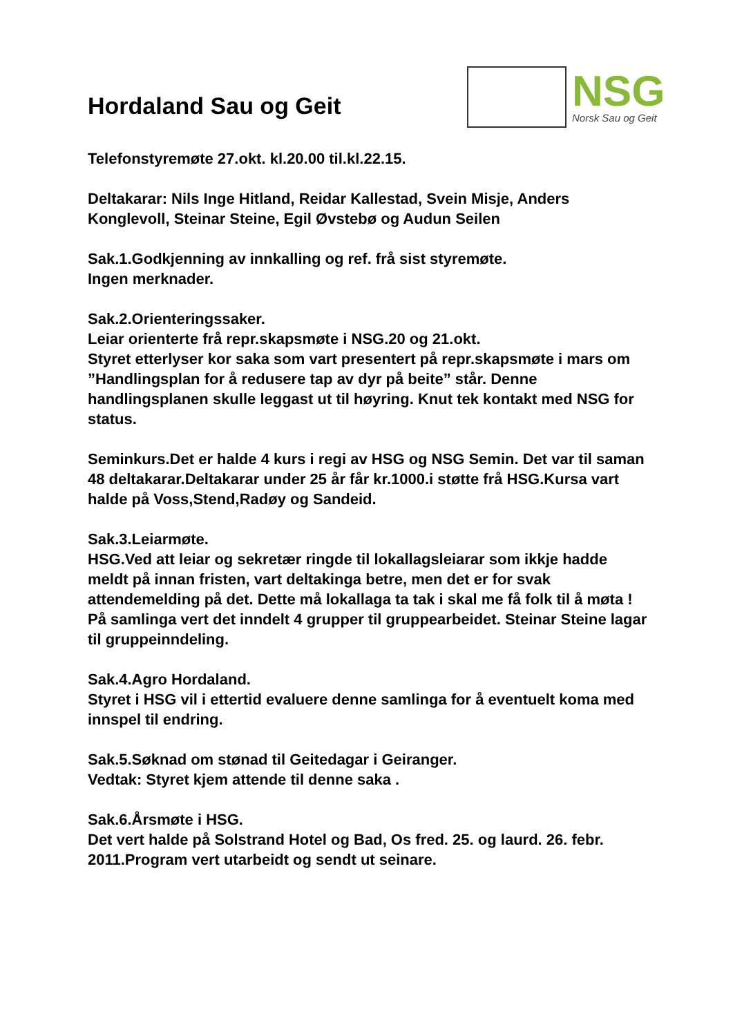Hordaland Sau og Geit
NSG
Norsk Sau og Geit
Telefonstyremøte 27.okt. kl.20.00 til.kl.22.15.
Deltakarar: Nils Inge Hitland, Reidar Kallestad, Svein Misje, Anders Konglevoll, Steinar Steine, Egil Øvstebø og Audun Seilen
Sak.1.Godkjenning av innkalling og ref. frå sist styremøte.
Ingen merknader.
Sak.2.Orienteringssaker.
Leiar orienterte frå repr.skapsmøte i NSG.20 og 21.okt.
Styret etterlyser kor saka som vart presentert på repr.skapsmøte i mars om ”Handlingsplan for å redusere tap av dyr på beite” står. Denne handlingsplanen skulle leggast ut til høyring. Knut tek kontakt med NSG for status.
Seminkurs.Det er halde 4 kurs i regi av HSG og NSG Semin. Det var til saman 48 deltakarar.Deltakarar under 25 år får kr.1000.i støtte frå HSG.Kursa vart halde på Voss,Stend,Radøy og Sandeid.
Sak.3.Leiarmøte.
HSG.Ved att leiar og sekretær ringde til lokallagsleiarar som ikkje hadde meldt på innan fristen, vart deltakinga betre, men det er for svak attendemelding på det. Dette må lokallaga ta tak i skal me få folk til å møta !
På samlinga vert det inndelt 4 grupper til gruppearbeidet. Steinar Steine lagar til gruppeinndeling.
Sak.4.Agro Hordaland.
Styret i HSG vil i ettertid evaluere denne samlinga for å eventuelt koma med innspel til endring.
Sak.5.Søknad om stønad til Geitedagar i Geiranger.
Vedtak: Styret kjem attende til denne saka .
Sak.6.Årsmøte i HSG.
Det vert halde på Solstrand Hotel og Bad, Os fred. 25. og laurd. 26. febr. 2011.Program vert utarbeidt og sendt ut seinare.